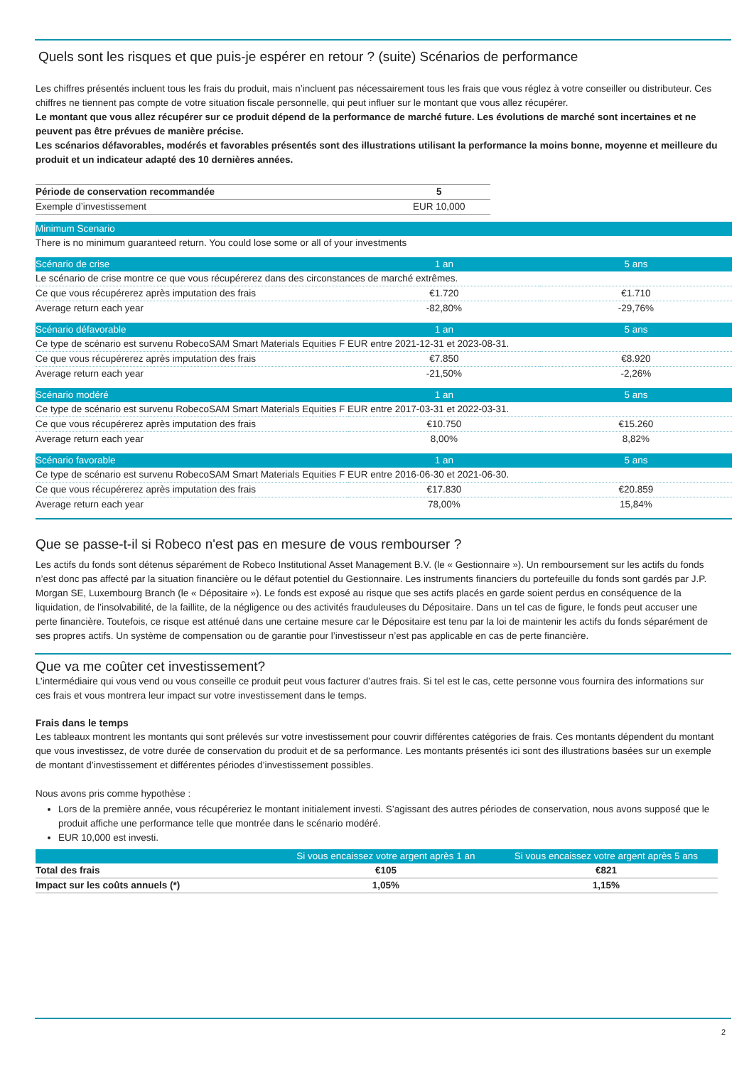Quels sont les risques et que puis-je espérer en retour ? (suite) Scénarios de performance
Les chiffres présentés incluent tous les frais du produit, mais n’incluent pas nécessairement tous les frais que vous réglez à votre conseiller ou distributeur. Ces chiffres ne tiennent pas compte de votre situation fiscale personnelle, qui peut influer sur le montant que vous allez récupérer.
Le montant que vous allez récupérer sur ce produit dépend de la performance de marché future. Les évolutions de marché sont incertaines et ne peuvent pas être prévues de manière précise.
Les scénarios défavorables, modérés et favorables présentés sont des illustrations utilisant la performance la moins bonne, moyenne et meilleure du produit et un indicateur adapté des 10 dernières années.
| Période de conservation recommandée | 5 |
| Exemple d’investissement | EUR 10,000 |
| Minimum Scenario | | |
| --- | --- | --- |
| There is no minimum guaranteed return. You could lose some or all of your investments | | |
| Scénario de crise | 1 an | 5 ans |
| Le scénario de crise montre ce que vous récupérerez dans des circonstances de marché extrêmes. | | |
| Ce que vous récupérerez après imputation des frais | €1.720 | €1.710 |
| Average return each year | -82,80% | -29,76% |
| Scénario défavorable | 1 an | 5 ans |
| Ce type de scénario est survenu RobecoSAM Smart Materials Equities F EUR entre 2021-12-31 et 2023-08-31. | | |
| Ce que vous récupérerez après imputation des frais | €7.850 | €8.920 |
| Average return each year | -21,50% | -2,26% |
| Scénario modéré | 1 an | 5 ans |
| Ce type de scénario est survenu RobecoSAM Smart Materials Equities F EUR entre 2017-03-31 et 2022-03-31. | | |
| Ce que vous récupérerez après imputation des frais | €10.750 | €15.260 |
| Average return each year | 8,00% | 8,82% |
| Scénario favorable | 1 an | 5 ans |
| Ce type de scénario est survenu RobecoSAM Smart Materials Equities F EUR entre 2016-06-30 et 2021-06-30. | | |
| Ce que vous récupérerez après imputation des frais | €17.830 | €20.859 |
| Average return each year | 78,00% | 15,84% |
Que se passe-t-il si Robeco n'est pas en mesure de vous rembourser ?
Les actifs du fonds sont détenus séparément de Robeco Institutional Asset Management B.V. (le « Gestionnaire »). Un remboursement sur les actifs du fonds n’est donc pas affecté par la situation financière ou le défaut potentiel du Gestionnaire. Les instruments financiers du portefeuille du fonds sont gardés par J.P. Morgan SE, Luxembourg Branch (le « Dépositaire »). Le fonds est exposé au risque que ses actifs placés en garde soient perdus en conséquence de la liquidation, de l’insolvabilité, de la faillite, de la négligence ou des activités frauduleuses du Dépositaire. Dans un tel cas de figure, le fonds peut accuser une perte financière. Toutefois, ce risque est atténué dans une certaine mesure car le Dépositaire est tenu par la loi de maintenir les actifs du fonds séparément de ses propres actifs. Un système de compensation ou de garantie pour l’investisseur n’est pas applicable en cas de perte financière.
Que va me coûter cet investissement?
L’intermédiaire qui vous vend ou vous conseille ce produit peut vous facturer d’autres frais. Si tel est le cas, cette personne vous fournira des informations sur ces frais et vous montrera leur impact sur votre investissement dans le temps.
Frais dans le temps
Les tableaux montrent les montants qui sont prélevés sur votre investissement pour couvrir différentes catégories de frais. Ces montants dépendent du montant que vous investissez, de votre durée de conservation du produit et de sa performance. Les montants présentés ici sont des illustrations basées sur un exemple de montant d’investissement et différentes périodes d’investissement possibles.
Nous avons pris comme hypothèse :
Lors de la première année, vous récupéreriez le montant initialement investi. S’agissant des autres périodes de conservation, nous avons supposé que le produit affiche une performance telle que montrée dans le scénario modéré.
EUR 10,000 est investi.
| | Si vous encaissez votre argent après 1 an | Si vous encaissez votre argent après 5 ans |
| --- | --- | --- |
| Total des frais | €105 | €821 |
| Impact sur les coûts annuels (*) | 1,05% | 1,15% |
2